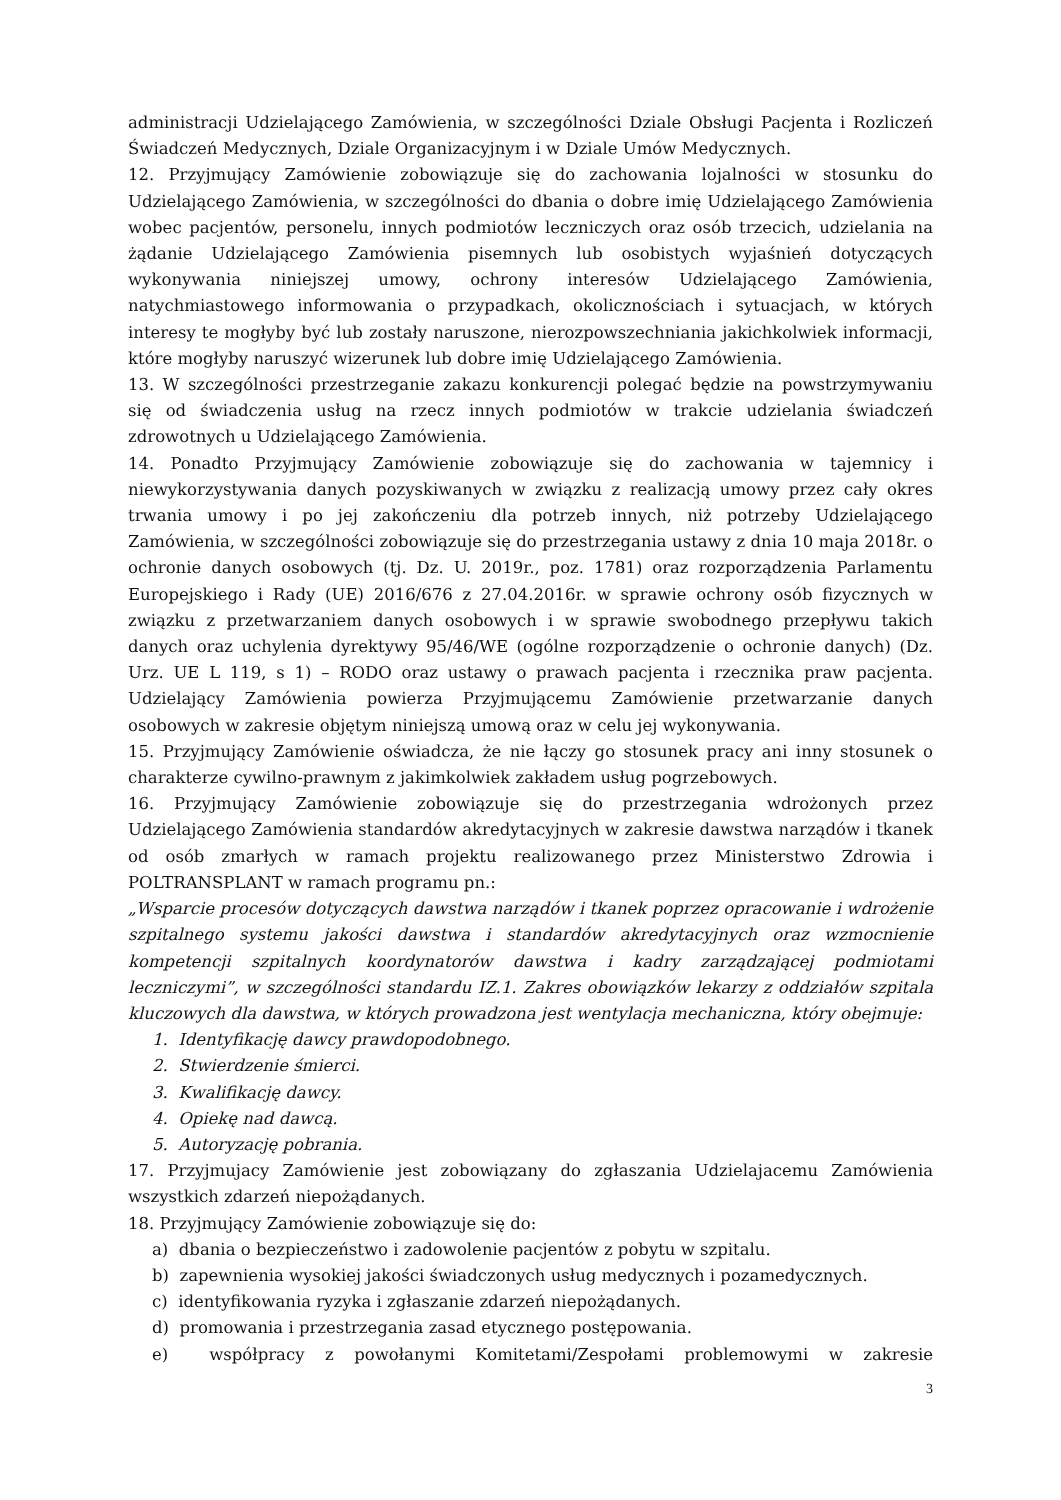administracji Udzielającego Zamówienia, w szczególności Dziale Obsługi Pacjenta i Rozliczeń Świadczeń Medycznych, Dziale Organizacyjnym i w Dziale Umów Medycznych.
12. Przyjmujący Zamówienie zobowiązuje się do zachowania lojalności w stosunku do Udzielającego Zamówienia, w szczególności do dbania o dobre imię Udzielającego Zamówienia wobec pacjentów, personelu, innych podmiotów leczniczych oraz osób trzecich, udzielania na żądanie Udzielającego Zamówienia pisemnych lub osobistych wyjaśnień dotyczących wykonywania niniejszej umowy, ochrony interesów Udzielającego Zamówienia, natychmiastowego informowania o przypadkach, okolicznościach i sytuacjach, w których interesy te mogłyby być lub zostały naruszone, nierozpowszechniania jakichkolwiek informacji, które mogłyby naruszyć wizerunek lub dobre imię Udzielającego Zamówienia.
13. W szczególności przestrzeganie zakazu konkurencji polegać będzie na powstrzymywaniu się od świadczenia usług na rzecz innych podmiotów w trakcie udzielania świadczeń zdrowotnych u Udzielającego Zamówienia.
14. Ponadto Przyjmujący Zamówienie zobowiązuje się do zachowania w tajemnicy i niewykorzystywania danych pozyskiwanych w związku z realizacją umowy przez cały okres trwania umowy i po jej zakończeniu dla potrzeb innych, niż potrzeby Udzielającego Zamówienia, w szczególności zobowiązuje się do przestrzegania ustawy z dnia 10 maja 2018r. o ochronie danych osobowych (tj. Dz. U. 2019r., poz. 1781) oraz rozporządzenia Parlamentu Europejskiego i Rady (UE) 2016/676 z 27.04.2016r. w sprawie ochrony osób fizycznych w związku z przetwarzaniem danych osobowych i w sprawie swobodnego przepływu takich danych oraz uchylenia dyrektywy 95/46/WE (ogólne rozporządzenie o ochronie danych) (Dz. Urz. UE L 119, s 1) – RODO oraz ustawy o prawach pacjenta i rzecznika praw pacjenta. Udzielający Zamówienia powierza Przyjmującemu Zamówienie przetwarzanie danych osobowych w zakresie objętym niniejszą umową oraz w celu jej wykonywania.
15. Przyjmujący Zamówienie oświadcza, że nie łączy go stosunek pracy ani inny stosunek o charakterze cywilno-prawnym z jakimkolwiek zakładem usług pogrzebowych.
16. Przyjmujący Zamówienie zobowiązuje się do przestrzegania wdrożonych przez Udzielającego Zamówienia standardów akredytacyjnych w zakresie dawstwa narządów i tkanek od osób zmarłych w ramach projektu realizowanego przez Ministerstwo Zdrowia i POLTRANSPLANT w ramach programu pn.:
„Wsparcie procesów dotyczących dawstwa narządów i tkanek poprzez opracowanie i wdrożenie szpitalnego systemu jakości dawstwa i standardów akredytacyjnych oraz wzmocnienie kompetencji szpitalnych koordynatorów dawstwa i kadry zarządzającej podmiotami leczniczymi”, w szczególności standardu IZ.1. Zakres obowiązków lekarzy z oddziałów szpitala kluczowych dla dawstwa, w których prowadzona jest wentylacja mechaniczna, który obejmuje:
1. Identyfikację dawcy prawdopodobnego.
2. Stwierdzenie śmierci.
3. Kwalifikację dawcy.
4. Opiekę nad dawcą.
5. Autoryzację pobrania.
17. Przyjmujacy Zamówienie jest zobowiązany do zgłaszania Udzielajacemu Zamówienia wszystkich zdarzeń niepożądanych.
18. Przyjmujący Zamówienie zobowiązuje się do:
a) dbania o bezpieczeństwo i zadowolenie pacjentów z pobytu w szpitalu.
b) zapewnienia wysokiej jakości świadczonych usług medycznych i pozamedycznych.
c) identyfikowania ryzyka i zgłaszanie zdarzeń niepożądanych.
d) promowania i przestrzegania zasad etycznego postępowania.
e) współpracy z powołanymi Komitetami/Zespołami problemowymi w zakresie
3